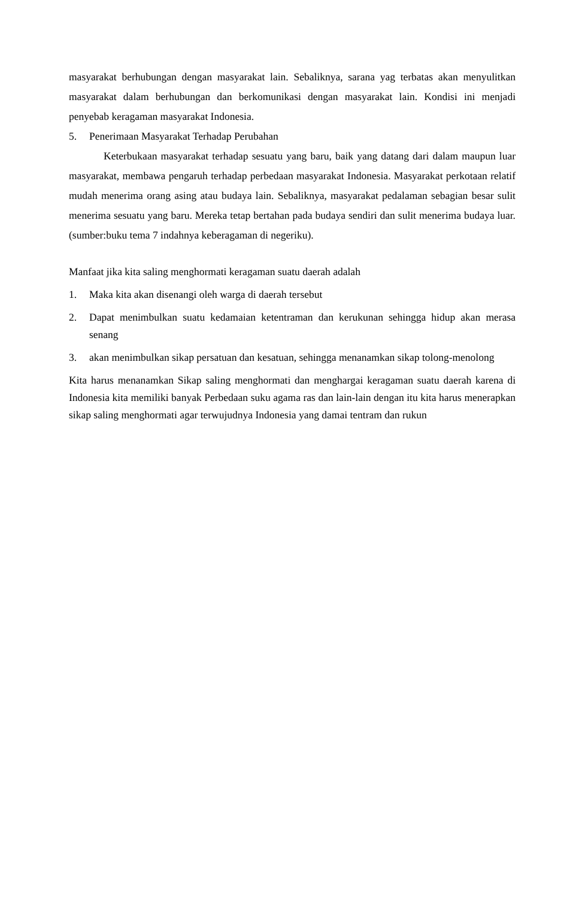masyarakat berhubungan dengan masyarakat lain. Sebaliknya, sarana yag terbatas akan menyulitkan masyarakat dalam berhubungan dan berkomunikasi dengan masyarakat lain. Kondisi ini menjadi penyebab keragaman masyarakat Indonesia.
5. Penerimaan Masyarakat Terhadap Perubahan
Keterbukaan masyarakat terhadap sesuatu yang baru, baik yang datang dari dalam maupun luar masyarakat, membawa pengaruh terhadap perbedaan masyarakat Indonesia. Masyarakat perkotaan relatif mudah menerima orang asing atau budaya lain. Sebaliknya, masyarakat pedalaman sebagian besar sulit menerima sesuatu yang baru. Mereka tetap bertahan pada budaya sendiri dan sulit menerima budaya luar. (sumber:buku tema 7 indahnya keberagaman di negeriku).
Manfaat jika kita saling menghormati keragaman suatu daerah adalah
1. Maka kita akan disenangi oleh warga di daerah tersebut
2. Dapat menimbulkan suatu kedamaian ketentraman dan kerukunan sehingga hidup akan merasa senang
3. akan menimbulkan sikap persatuan dan kesatuan, sehingga menanamkan sikap tolong-menolong
Kita harus menanamkan Sikap saling menghormati dan menghargai keragaman suatu daerah karena di Indonesia kita memiliki banyak Perbedaan suku agama ras dan lain-lain dengan itu kita harus menerapkan sikap saling menghormati agar terwujudnya Indonesia yang damai tentram dan rukun